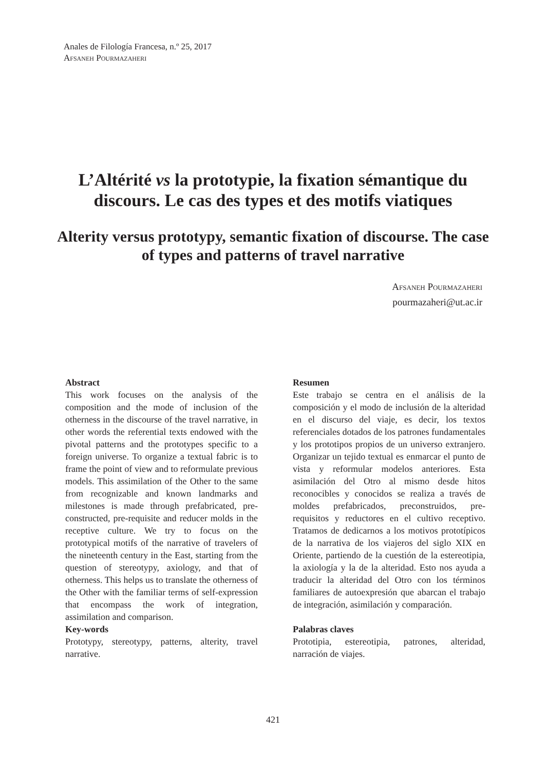Anales de Filología Francesa, n.º 25, 2017
Afsaneh Pourmazaheri
L’Altérité vs la prototypie, la fixation sémantique du discours. Le cas des types et des motifs viatiques
Alterity versus prototypy, semantic fixation of discourse. The case of types and patterns of travel narrative
Afsaneh Pourmazaheri
pourmazaheri@ut.ac.ir
Abstract
This work focuses on the analysis of the composition and the mode of inclusion of the otherness in the discourse of the travel narrative, in other words the referential texts endowed with the pivotal patterns and the prototypes specific to a foreign universe. To organize a textual fabric is to frame the point of view and to reformulate previous models. This assimilation of the Other to the same from recognizable and known landmarks and milestones is made through prefabricated, pre-constructed, pre-requisite and reducer molds in the receptive culture. We try to focus on the prototypical motifs of the narrative of travelers of the nineteenth century in the East, starting from the question of stereotypy, axiology, and that of otherness. This helps us to translate the otherness of the Other with the familiar terms of self-expression that encompass the work of integration, assimilation and comparison.
Key-words
Prototypy, stereotypy, patterns, alterity, travel narrative.
Resumen
Este trabajo se centra en el análisis de la composición y el modo de inclusión de la alteridad en el discurso del viaje, es decir, los textos referenciales dotados de los patrones fundamentales y los prototipos propios de un universo extranjero. Organizar un tejido textual es enmarcar el punto de vista y reformular modelos anteriores. Esta asimilación del Otro al mismo desde hitos reconocibles y conocidos se realiza a través de moldes prefabricados, preconstruidos, pre-requisitos y reductores en el cultivo receptivo. Tratamos de dedicarnos a los motivos prototípicos de la narrativa de los viajeros del siglo XIX en Oriente, partiendo de la cuestión de la estereotipia, la axiología y la de la alteridad. Esto nos ayuda a traducir la alteridad del Otro con los términos familiares de autoexpresión que abarcan el trabajo de integración, asimilación y comparación.
Palabras claves
Prototipia, estereotipia, patrones, alteridad, narración de viajes.
421